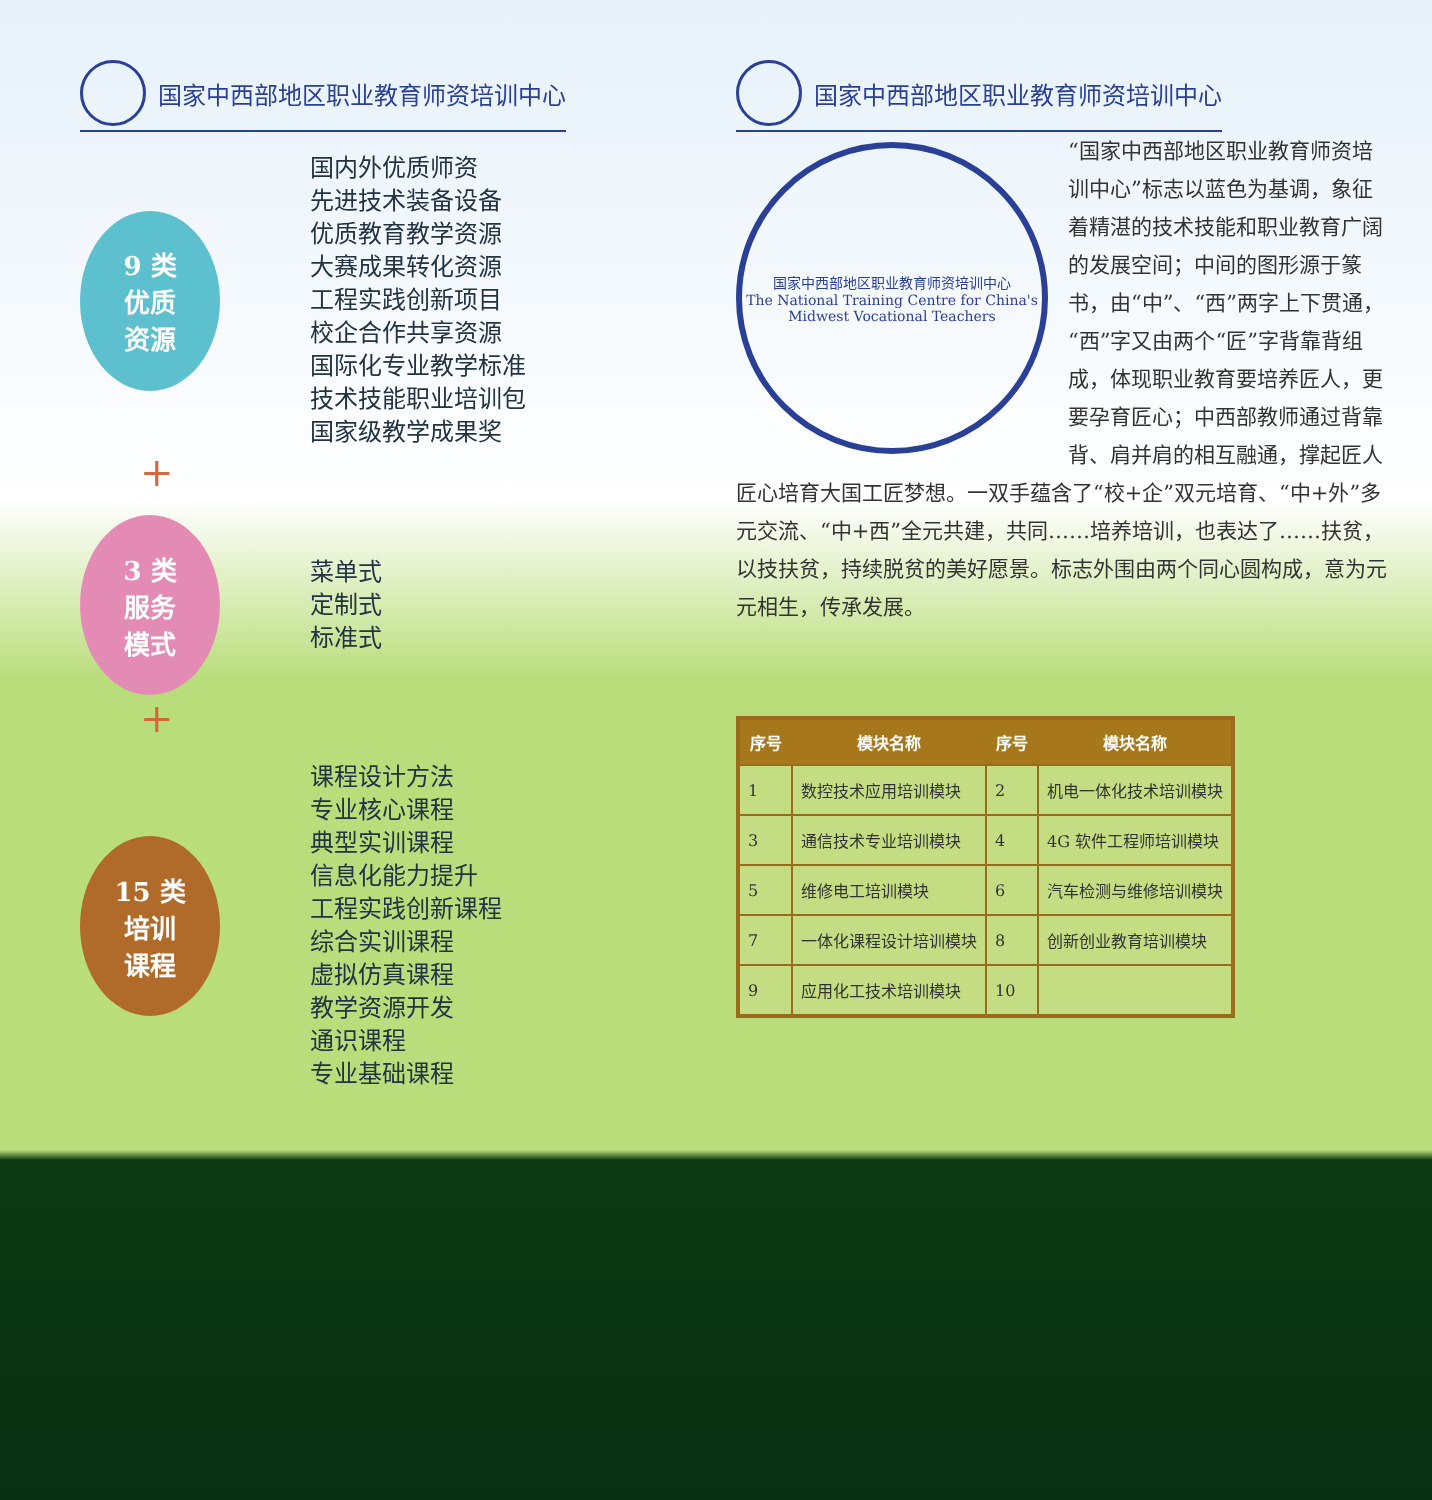国家中西部地区职业教育师资培训中心
9 类
优质
资源
国内外优质师资
先进技术装备设备
优质教育教学资源
大赛成果转化资源
工程实践创新项目
校企合作共享资源
国际化专业教学标准
技术技能职业培训包
国家级教学成果奖
+
3 类
服务
模式
菜单式
定制式
标准式
+
15 类
培训
课程
课程设计方法
专业核心课程
典型实训课程
信息化能力提升
工程实践创新课程
综合实训课程
虚拟仿真课程
教学资源开发
通识课程
专业基础课程
国家中西部地区职业教育师资培训中心
国家中西部地区职业教育师资培训中心
The National Training Centre for China's Midwest Vocational Teachers
“国家中西部地区职业教育师资培训中心”标志以蓝色为基调，象征着精湛的技术技能和职业教育广阔的发展空间；中间的图形源于篆书，由“中”、“西”两字上下贯通，“西”字又由两个“匠”字背靠背组成，体现职业教育要培养匠人，更要孕育匠心；中西部教师通过背靠背、肩并肩的相互融通，撑起匠人匠心培育大国工匠梦想。一双手蕴含了“校+企”双元培育、“中+外”多元交流、“中+西”全元共建，共同……培养培训，也表达了……扶贫，以技扶贫，持续脱贫的美好愿景。标志外围由两个同心圆构成，意为元元相生，传承发展。
| 序号 | 模块名称 | 序号 | 模块名称 |
| --- | --- | --- | --- |
| 1 | 数控技术应用培训模块 | 2 | 机电一体化技术培训模块 |
| 3 | 通信技术专业培训模块 | 4 | 4G 软件工程师培训模块 |
| 5 | 维修电工培训模块 | 6 | 汽车检测与维修培训模块 |
| 7 | 一体化课程设计培训模块 | 8 | 创新创业教育培训模块 |
| 9 | 应用化工技术培训模块 | 10 | |